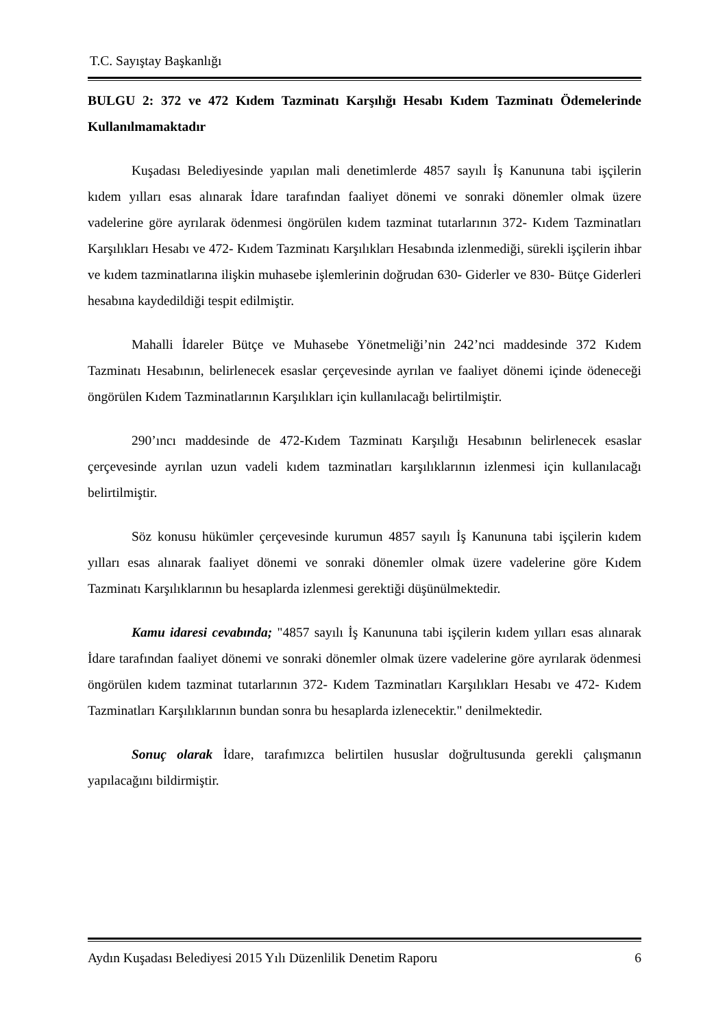T.C. Sayıştay Başkanlığı
BULGU 2: 372 ve 472 Kıdem Tazminatı Karşılığı Hesabı Kıdem Tazminatı Ödemelerinde Kullanılmamaktadır
Kuşadası Belediyesinde yapılan mali denetimlerde 4857 sayılı İş Kanununa tabi işçilerin kıdem yılları esas alınarak İdare tarafından faaliyet dönemi ve sonraki dönemler olmak üzere vadelerine göre ayrılarak ödenmesi öngörülen kıdem tazminat tutarlarının 372- Kıdem Tazminatları Karşılıkları Hesabı ve 472- Kıdem Tazminatı Karşılıkları Hesabında izlenmediği, sürekli işçilerin ihbar ve kıdem tazminatlarına ilişkin muhasebe işlemlerinin doğrudan 630- Giderler ve 830- Bütçe Giderleri hesabına kaydedildiği tespit edilmiştir.
Mahalli İdareler Bütçe ve Muhasebe Yönetmeliği’nin 242’nci maddesinde 372 Kıdem Tazminatı Hesabının, belirlenecek esaslar çerçevesinde ayrılan ve faaliyet dönemi içinde ödeneceği öngörülen Kıdem Tazminatlarının Karşılıkları için kullanılacağı belirtilmiştir.
290’ıncı maddesinde de 472-Kıdem Tazminatı Karşılığı Hesabının belirlenecek esaslar çerçevesinde ayrılan uzun vadeli kıdem tazminatları karşılıklarının izlenmesi için kullanılacağı belirtilmiştir.
Söz konusu hükümler çerçevesinde kurumun 4857 sayılı İş Kanununa tabi işçilerin kıdem yılları esas alınarak faaliyet dönemi ve sonraki dönemler olmak üzere vadelerine göre Kıdem Tazminatı Karşılıklarının bu hesaplarda izlenmesi gerektiği düşünülmektedir.
Kamu idaresi cevabında; "4857 sayılı İş Kanununa tabi işçilerin kıdem yılları esas alınarak İdare tarafından faaliyet dönemi ve sonraki dönemler olmak üzere vadelerine göre ayrılarak ödenmesi öngörülen kıdem tazminat tutarlarının 372- Kıdem Tazminatları Karşılıkları Hesabı ve 472- Kıdem Tazminatları Karşılıklarının bundan sonra bu hesaplarda izlenecektir." denilmektedir.
Sonuç olarak İdare, tarafımızca belirtilen hususlar doğrultusunda gerekli çalışmanın yapılacağını bildirmiştir.
Aydın Kuşadası Belediyesi 2015 Yılı Düzenlilik Denetim Raporu 6